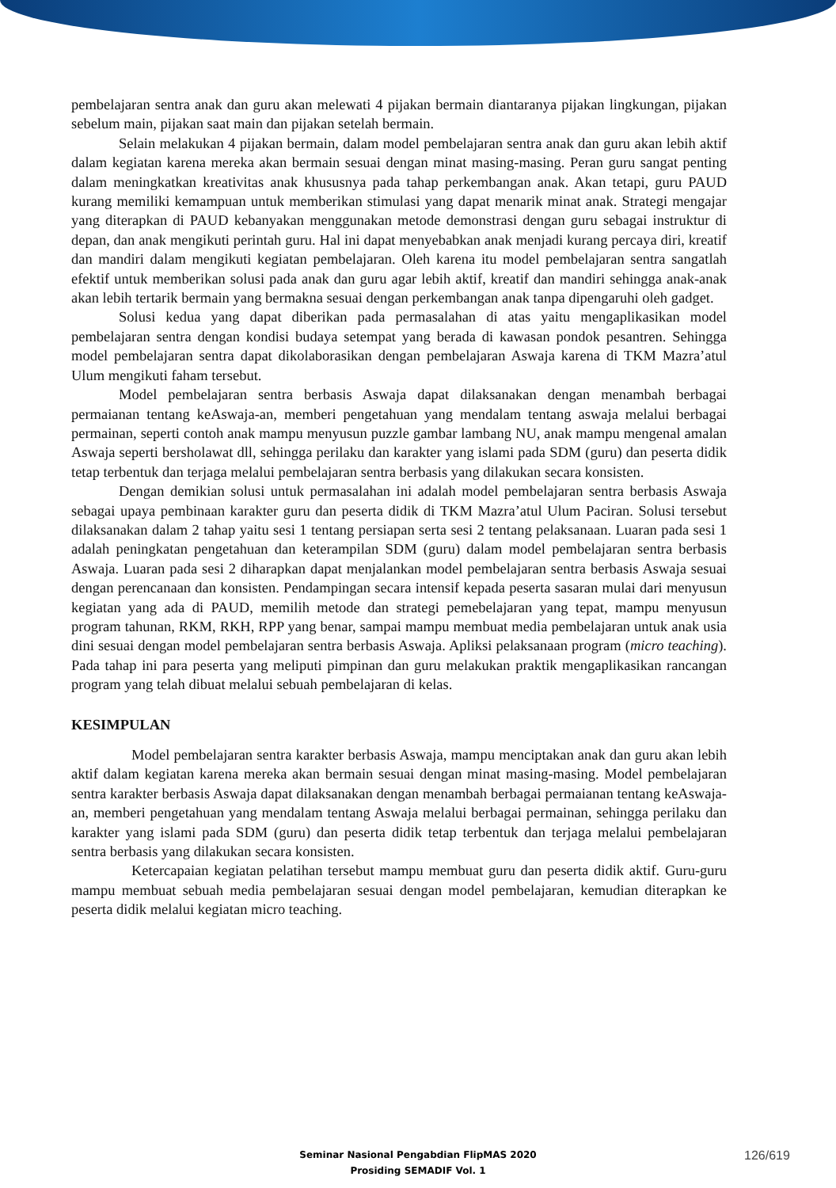pembelajaran sentra anak dan guru akan melewati 4 pijakan bermain diantaranya pijakan lingkungan, pijakan sebelum main, pijakan saat main dan pijakan setelah bermain.
Selain melakukan 4 pijakan bermain, dalam model pembelajaran sentra anak dan guru akan lebih aktif dalam kegiatan karena mereka akan bermain sesuai dengan minat masing-masing. Peran guru sangat penting dalam meningkatkan kreativitas anak khususnya pada tahap perkembangan anak. Akan tetapi, guru PAUD kurang memiliki kemampuan untuk memberikan stimulasi yang dapat menarik minat anak. Strategi mengajar yang diterapkan di PAUD kebanyakan menggunakan metode demonstrasi dengan guru sebagai instruktur di depan, dan anak mengikuti perintah guru. Hal ini dapat menyebabkan anak menjadi kurang percaya diri, kreatif dan mandiri dalam mengikuti kegiatan pembelajaran. Oleh karena itu model pembelajaran sentra sangatlah efektif untuk memberikan solusi pada anak dan guru agar lebih aktif, kreatif dan mandiri sehingga anak-anak akan lebih tertarik bermain yang bermakna sesuai dengan perkembangan anak tanpa dipengaruhi oleh gadget.
Solusi kedua yang dapat diberikan pada permasalahan di atas yaitu mengaplikasikan model pembelajaran sentra dengan kondisi budaya setempat yang berada di kawasan pondok pesantren. Sehingga model pembelajaran sentra dapat dikolaborasikan dengan pembelajaran Aswaja karena di TKM Mazra’atul Ulum mengikuti faham tersebut.
Model pembelajaran sentra berbasis Aswaja dapat dilaksanakan dengan menambah berbagai permaianan tentang keAswaja-an, memberi pengetahuan yang mendalam tentang aswaja melalui berbagai permainan, seperti contoh anak mampu menyusun puzzle gambar lambang NU, anak mampu mengenal amalan Aswaja seperti bersholawat dll, sehingga perilaku dan karakter yang islami pada SDM (guru) dan peserta didik tetap terbentuk dan terjaga melalui pembelajaran sentra berbasis yang dilakukan secara konsisten.
Dengan demikian solusi untuk permasalahan ini adalah model pembelajaran sentra berbasis Aswaja sebagai upaya pembinaan karakter guru dan peserta didik di TKM Mazra’atul Ulum Paciran. Solusi tersebut dilaksanakan dalam 2 tahap yaitu sesi 1 tentang persiapan serta sesi 2 tentang pelaksanaan. Luaran pada sesi 1 adalah peningkatan pengetahuan dan keterampilan SDM (guru) dalam model pembelajaran sentra berbasis Aswaja. Luaran pada sesi 2 diharapkan dapat menjalankan model pembelajaran sentra berbasis Aswaja sesuai dengan perencanaan dan konsisten. Pendampingan secara intensif kepada peserta sasaran mulai dari menyusun kegiatan yang ada di PAUD, memilih metode dan strategi pemebelajaran yang tepat, mampu menyusun program tahunan, RKM, RKH, RPP yang benar, sampai mampu membuat media pembelajaran untuk anak usia dini sesuai dengan model pembelajaran sentra berbasis Aswaja. Apliksi pelaksanaan program (micro teaching). Pada tahap ini para peserta yang meliputi pimpinan dan guru melakukan praktik mengaplikasikan rancangan program yang telah dibuat melalui sebuah pembelajaran di kelas.
KESIMPULAN
Model pembelajaran sentra karakter berbasis Aswaja, mampu menciptakan anak dan guru akan lebih aktif dalam kegiatan karena mereka akan bermain sesuai dengan minat masing-masing. Model pembelajaran sentra karakter berbasis Aswaja dapat dilaksanakan dengan menambah berbagai permaianan tentang keAswaja-an, memberi pengetahuan yang mendalam tentang Aswaja melalui berbagai permainan, sehingga perilaku dan karakter yang islami pada SDM (guru) dan peserta didik tetap terbentuk dan terjaga melalui pembelajaran sentra berbasis yang dilakukan secara konsisten.
Ketercapaian kegiatan pelatihan tersebut mampu membuat guru dan peserta didik aktif. Guru-guru mampu membuat sebuah media pembelajaran sesuai dengan model pembelajaran, kemudian diterapkan ke peserta didik melalui kegiatan micro teaching.
Seminar Nasional Pengabdian FlipMAS 2020
Prosiding SEMADIF Vol. 1
126/619